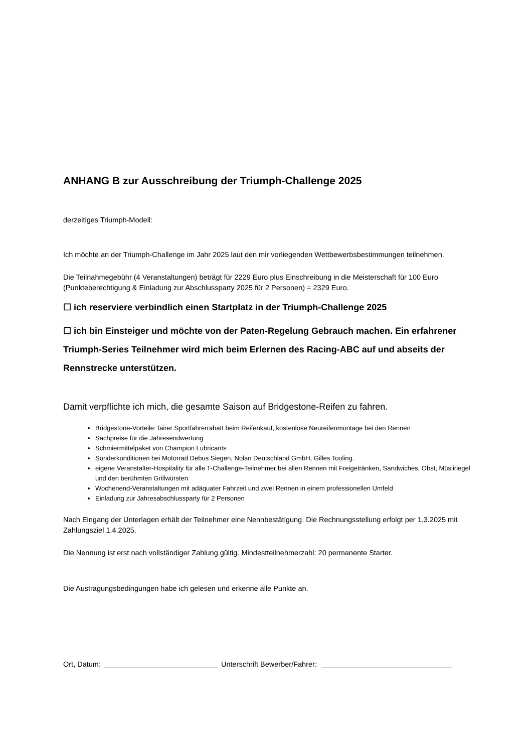ANHANG B zur Ausschreibung der Triumph-Challenge 2025
derzeitiges Triumph-Modell:
Ich möchte an der Triumph-Challenge im Jahr 2025 laut den mir vorliegenden Wettbewerbsbestimmungen teilnehmen.
Die Teilnahmegebühr (4 Veranstaltungen) beträgt für 2229 Euro plus Einschreibung in die Meisterschaft für 100 Euro (Punkteberechtigung & Einladung zur Abschlussparty 2025 für 2 Personen) = 2329 Euro.
☐ ich reserviere verbindlich einen Startplatz in der Triumph-Challenge 2025
☐ ich bin Einsteiger und möchte von der Paten-Regelung Gebrauch machen. Ein erfahrener Triumph-Series Teilnehmer wird mich beim Erlernen des Racing-ABC auf und abseits der Rennstrecke unterstützen.
Damit verpflichte ich mich, die gesamte Saison auf Bridgestone-Reifen zu fahren.
Bridgestone-Vorteile: fairer Sportfahrerrabatt beim Reifenkauf, kostenlose Neureifenmontage bei den Rennen
Sachpreise für die Jahresendwertung
Schmiermittelpaket von Champion Lubricants
Sonderkonditionen bei Motorrad Debus Siegen, Nolan Deutschland GmbH, Gilles Tooling.
eigene Veranstalter-Hospitality für alle T-Challenge-Teilnehmer bei allen Rennen mit Freigetränken, Sandwiches, Obst, Müsliriegel und den berühmten Grillwürsten
Wochenend-Veranstaltungen mit adäquater Fahrzeit und zwei Rennen in einem professionellen Umfeld
Einladung zur Jahresabschlussparty für 2 Personen
Nach Eingang der Unterlagen erhält der Teilnehmer eine Nennbestätigung. Die Rechnungsstellung erfolgt per 1.3.2025 mit Zahlungsziel 1.4.2025.
Die Nennung ist erst nach vollständiger Zahlung gültig. Mindestteilnehmerzahl: 20 permanente Starter.
Die Austragungsbedingungen habe ich gelesen und erkenne alle Punkte an.
Ort, Datum: Unterschrift Bewerber/Fahrer: